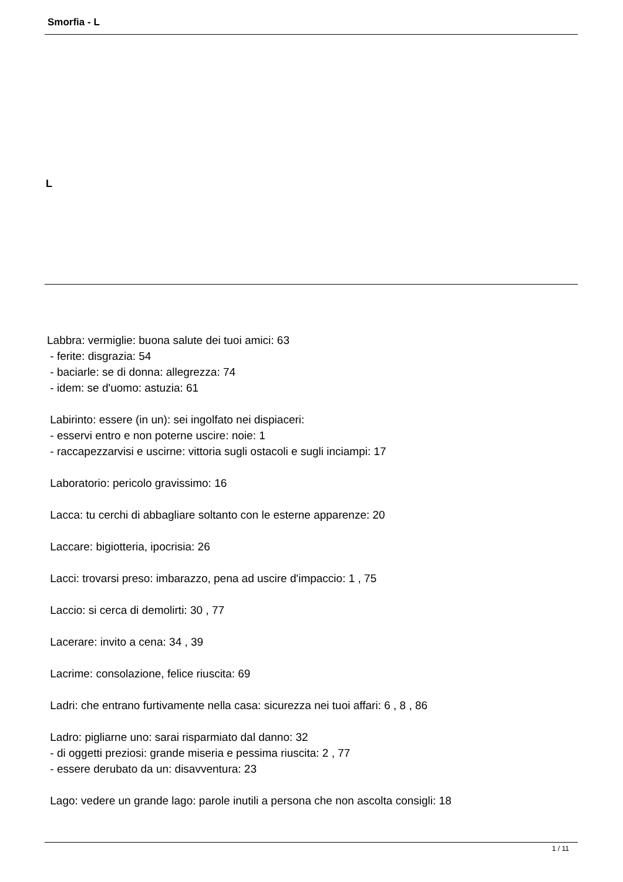Smorfia - L
L
Labbra: vermiglie: buona salute dei tuoi amici: 63 - ferite: disgrazia: 54 - baciarle: se di donna: allegrezza: 74 - idem: se d'uomo: astuzia: 61 Labirinto: essere (in un): sei ingolfato nei dispiaceri: - esservi entro e non poterne uscire: noie: 1 - raccapezzarvisi e uscirne: vittoria sugli ostacoli e sugli inciampi: 17 Laboratorio: pericolo gravissimo: 16 Lacca: tu cerchi di abbagliare soltanto con le esterne apparenze: 20 Laccare: bigiotteria, ipocrisia: 26 Lacci: trovarsi preso: imbarazzo, pena ad uscire d'impaccio: 1 , 75 Laccio: si cerca di demolirti: 30 , 77 Lacerare: invito a cena: 34 , 39 Lacrime: consolazione, felice riuscita: 69 Ladri: che entrano furtivamente nella casa: sicurezza nei tuoi affari: 6 , 8 , 86 Ladro: pigliarne uno: sarai risparmiato dal danno: 32 - di oggetti preziosi: grande miseria e pessima riuscita: 2 , 77 - essere derubato da un: disavventura: 23 Lago: vedere un grande lago: parole inutili a persona che non ascolta consigli: 18
1 / 11